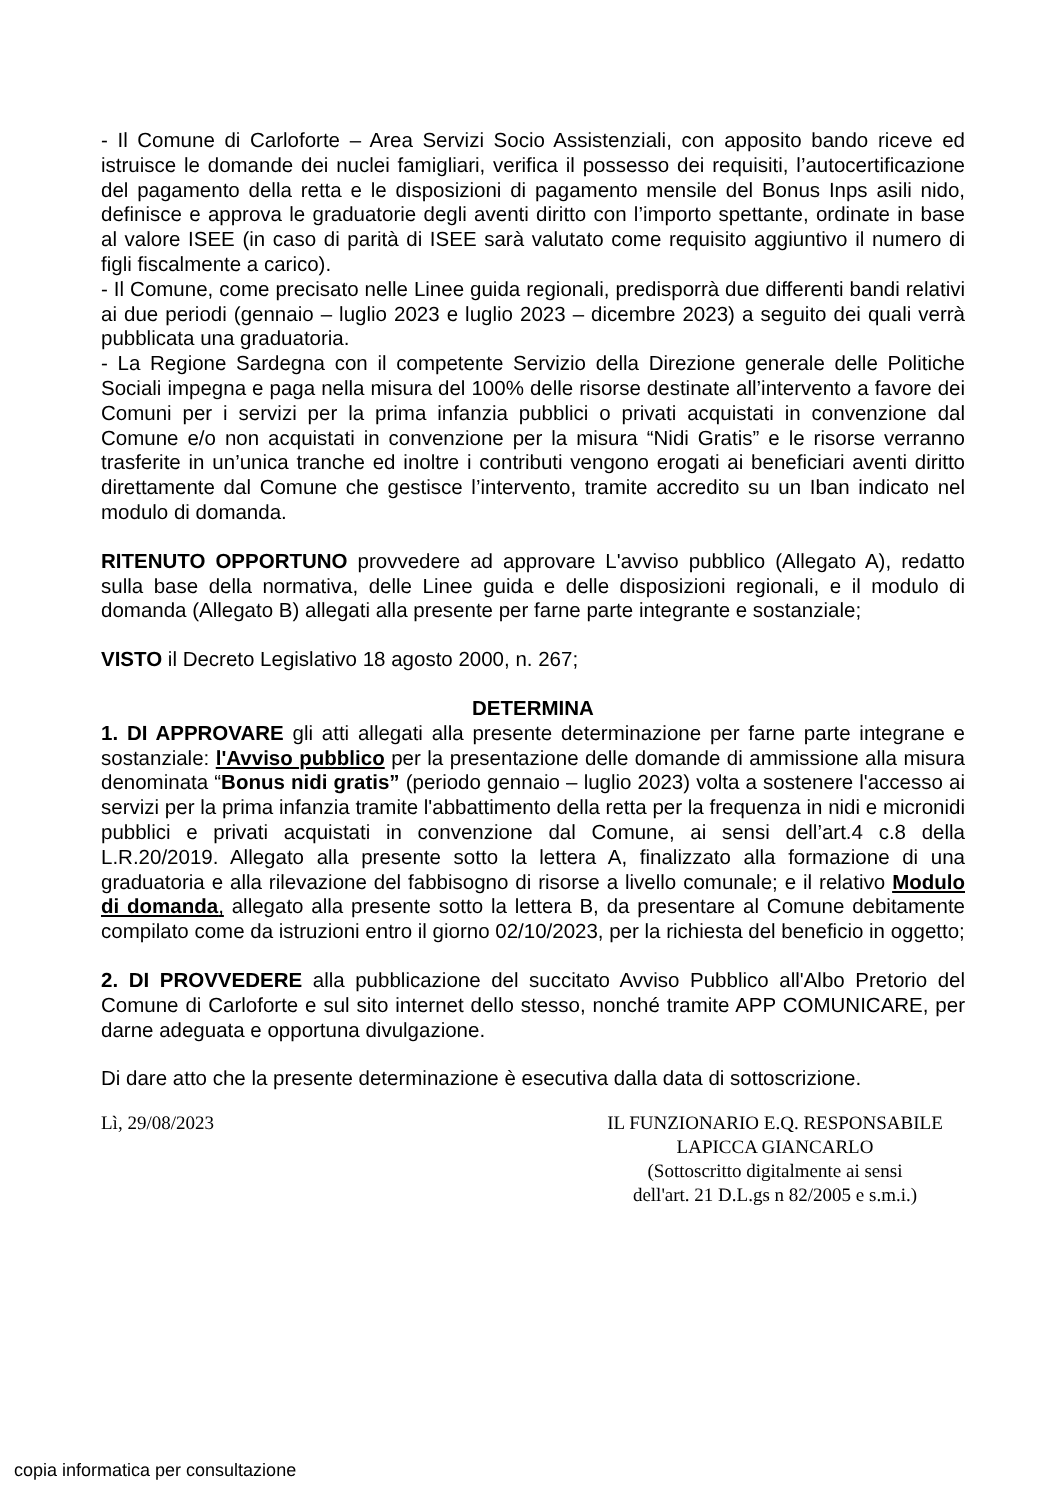- Il Comune di Carloforte – Area Servizi Socio Assistenziali, con apposito bando riceve ed istruisce le domande dei nuclei famigliari, verifica il possesso dei requisiti, l’autocertificazione del pagamento della retta e le disposizioni di pagamento mensile del Bonus Inps asili nido, definisce e approva le graduatorie degli aventi diritto con l’importo spettante, ordinate in base al valore ISEE (in caso di parità di ISEE sarà valutato come requisito aggiuntivo il numero di figli fiscalmente a carico).
- Il Comune, come precisato nelle Linee guida regionali, predisporrà due differenti bandi relativi ai due periodi (gennaio – luglio 2023 e luglio 2023 – dicembre 2023) a seguito dei quali verrà pubblicata una graduatoria.
- La Regione Sardegna con il competente Servizio della Direzione generale delle Politiche Sociali impegna e paga nella misura del 100% delle risorse destinate all’intervento a favore dei Comuni per i servizi per la prima infanzia pubblici o privati acquistati in convenzione dal Comune e/o non acquistati in convenzione per la misura “Nidi Gratis” e le risorse verranno trasferite in un’unica tranche ed inoltre i contributi vengono erogati ai beneficiari aventi diritto direttamente dal Comune che gestisce l’intervento, tramite accredito su un Iban indicato nel modulo di domanda.
RITENUTO OPPORTUNO provvedere ad approvare L'avviso pubblico (Allegato A), redatto sulla base della normativa, delle Linee guida e delle disposizioni regionali, e il modulo di domanda (Allegato B) allegati alla presente per farne parte integrante e sostanziale;
VISTO il Decreto Legislativo 18 agosto 2000, n. 267;
DETERMINA
1. DI APPROVARE gli atti allegati alla presente determinazione per farne parte integrane e sostanziale: l'Avviso pubblico per la presentazione delle domande di ammissione alla misura denominata “Bonus nidi gratis” (periodo gennaio – luglio 2023) volta a sostenere l'accesso ai servizi per la prima infanzia tramite l'abbattimento della retta per la frequenza in nidi e micronidi pubblici e privati acquistati in convenzione dal Comune, ai sensi dell’art.4 c.8 della L.R.20/2019. Allegato alla presente sotto la lettera A, finalizzato alla formazione di una graduatoria e alla rilevazione del fabbisogno di risorse a livello comunale; e il relativo Modulo di domanda, allegato alla presente sotto la lettera B, da presentare al Comune debitamente compilato come da istruzioni entro il giorno 02/10/2023, per la richiesta del beneficio in oggetto;
2. DI PROVVEDERE alla pubblicazione del succitato Avviso Pubblico all'Albo Pretorio del Comune di Carloforte e sul sito internet dello stesso, nonché tramite APP COMUNICARE, per darne adeguata e opportuna divulgazione.
Di dare atto che la presente determinazione è esecutiva dalla data di sottoscrizione.
Lì, 29/08/2023 IL FUNZIONARIO E.Q. RESPONSABILE
LAPICCA GIANCARLO
(Sottoscritto digitalmente ai sensi
dell'art. 21 D.L.gs n 82/2005 e s.m.i.)
copia informatica per consultazione